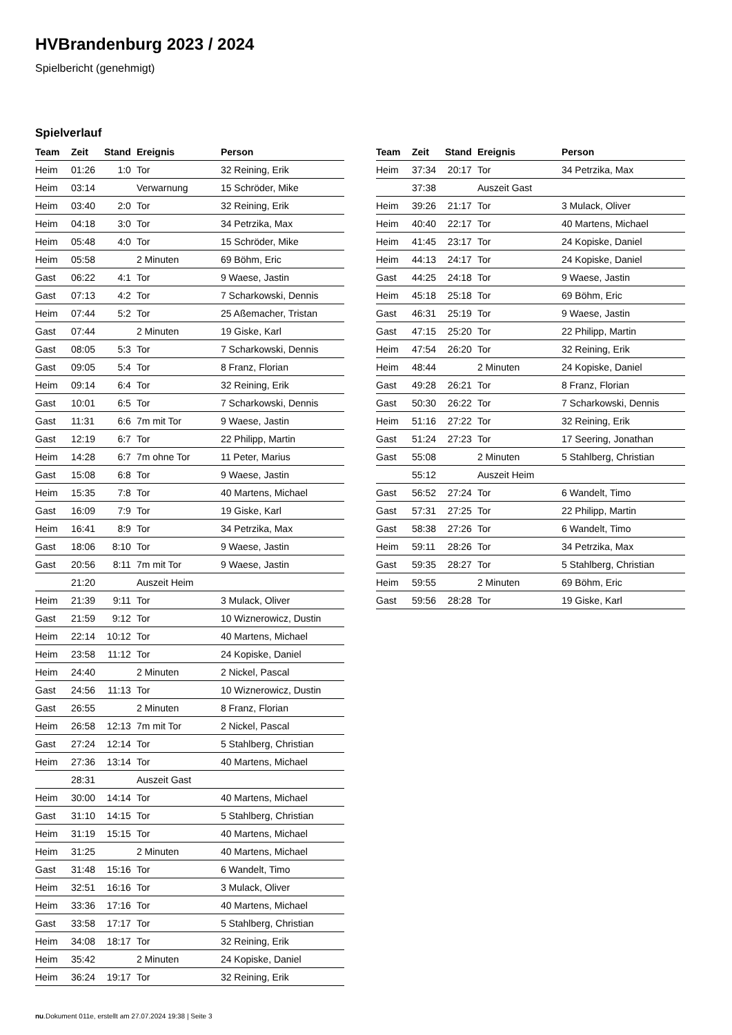HVBrandenburg 2023 / 2024
Spielbericht (genehmigt)
Spielverlauf
| Team | Zeit | Stand | Ereignis | Person |
| --- | --- | --- | --- | --- |
| Heim | 01:26 | 1:0 | Tor | 32 Reining, Erik |
| Heim | 03:14 | | Verwarnung | 15 Schröder, Mike |
| Heim | 03:40 | 2:0 | Tor | 32 Reining, Erik |
| Heim | 04:18 | 3:0 | Tor | 34 Petrzika, Max |
| Heim | 05:48 | 4:0 | Tor | 15 Schröder, Mike |
| Heim | 05:58 | | 2 Minuten | 69 Böhm, Eric |
| Gast | 06:22 | 4:1 | Tor | 9 Waese, Jastin |
| Gast | 07:13 | 4:2 | Tor | 7 Scharkowski, Dennis |
| Heim | 07:44 | 5:2 | Tor | 25 Aßemacher, Tristan |
| Gast | 07:44 | | 2 Minuten | 19 Giske, Karl |
| Gast | 08:05 | 5:3 | Tor | 7 Scharkowski, Dennis |
| Gast | 09:05 | 5:4 | Tor | 8 Franz, Florian |
| Heim | 09:14 | 6:4 | Tor | 32 Reining, Erik |
| Gast | 10:01 | 6:5 | Tor | 7 Scharkowski, Dennis |
| Gast | 11:31 | 6:6 | 7m mit Tor | 9 Waese, Jastin |
| Gast | 12:19 | 6:7 | Tor | 22 Philipp, Martin |
| Heim | 14:28 | 6:7 | 7m ohne Tor | 11 Peter, Marius |
| Gast | 15:08 | 6:8 | Tor | 9 Waese, Jastin |
| Heim | 15:35 | 7:8 | Tor | 40 Martens, Michael |
| Gast | 16:09 | 7:9 | Tor | 19 Giske, Karl |
| Heim | 16:41 | 8:9 | Tor | 34 Petrzika, Max |
| Gast | 18:06 | 8:10 | Tor | 9 Waese, Jastin |
| Gast | 20:56 | 8:11 | 7m mit Tor | 9 Waese, Jastin |
| | 21:20 | | Auszeit Heim | |
| Heim | 21:39 | 9:11 | Tor | 3 Mulack, Oliver |
| Gast | 21:59 | 9:12 | Tor | 10 Wiznerowicz, Dustin |
| Heim | 22:14 | 10:12 | Tor | 40 Martens, Michael |
| Heim | 23:58 | 11:12 | Tor | 24 Kopiske, Daniel |
| Heim | 24:40 | | 2 Minuten | 2 Nickel, Pascal |
| Gast | 24:56 | 11:13 | Tor | 10 Wiznerowicz, Dustin |
| Gast | 26:55 | | 2 Minuten | 8 Franz, Florian |
| Heim | 26:58 | 12:13 | 7m mit Tor | 2 Nickel, Pascal |
| Gast | 27:24 | 12:14 | Tor | 5 Stahlberg, Christian |
| Heim | 27:36 | 13:14 | Tor | 40 Martens, Michael |
| | 28:31 | | Auszeit Gast | |
| Heim | 30:00 | 14:14 | Tor | 40 Martens, Michael |
| Gast | 31:10 | 14:15 | Tor | 5 Stahlberg, Christian |
| Heim | 31:19 | 15:15 | Tor | 40 Martens, Michael |
| Heim | 31:25 | | 2 Minuten | 40 Martens, Michael |
| Gast | 31:48 | 15:16 | Tor | 6 Wandelt, Timo |
| Heim | 32:51 | 16:16 | Tor | 3 Mulack, Oliver |
| Heim | 33:36 | 17:16 | Tor | 40 Martens, Michael |
| Gast | 33:58 | 17:17 | Tor | 5 Stahlberg, Christian |
| Heim | 34:08 | 18:17 | Tor | 32 Reining, Erik |
| Heim | 35:42 | | 2 Minuten | 24 Kopiske, Daniel |
| Heim | 36:24 | 19:17 | Tor | 32 Reining, Erik |
| Team | Zeit | Stand | Ereignis | Person |
| --- | --- | --- | --- | --- |
| Heim | 37:34 | 20:17 | Tor | 34 Petrzika, Max |
| | 37:38 | | Auszeit Gast | |
| Heim | 39:26 | 21:17 | Tor | 3 Mulack, Oliver |
| Heim | 40:40 | 22:17 | Tor | 40 Martens, Michael |
| Heim | 41:45 | 23:17 | Tor | 24 Kopiske, Daniel |
| Heim | 44:13 | 24:17 | Tor | 24 Kopiske, Daniel |
| Gast | 44:25 | 24:18 | Tor | 9 Waese, Jastin |
| Heim | 45:18 | 25:18 | Tor | 69 Böhm, Eric |
| Gast | 46:31 | 25:19 | Tor | 9 Waese, Jastin |
| Gast | 47:15 | 25:20 | Tor | 22 Philipp, Martin |
| Heim | 47:54 | 26:20 | Tor | 32 Reining, Erik |
| Heim | 48:44 | | 2 Minuten | 24 Kopiske, Daniel |
| Gast | 49:28 | 26:21 | Tor | 8 Franz, Florian |
| Gast | 50:30 | 26:22 | Tor | 7 Scharkowski, Dennis |
| Heim | 51:16 | 27:22 | Tor | 32 Reining, Erik |
| Gast | 51:24 | 27:23 | Tor | 17 Seering, Jonathan |
| Gast | 55:08 | | 2 Minuten | 5 Stahlberg, Christian |
| | 55:12 | | Auszeit Heim | |
| Gast | 56:52 | 27:24 | Tor | 6 Wandelt, Timo |
| Gast | 57:31 | 27:25 | Tor | 22 Philipp, Martin |
| Gast | 58:38 | 27:26 | Tor | 6 Wandelt, Timo |
| Heim | 59:11 | 28:26 | Tor | 34 Petrzika, Max |
| Gast | 59:35 | 28:27 | Tor | 5 Stahlberg, Christian |
| Heim | 59:55 | | 2 Minuten | 69 Böhm, Eric |
| Gast | 59:56 | 28:28 | Tor | 19 Giske, Karl |
nu.Dokument 011e, erstellt am 27.07.2024 19:38 | Seite 3